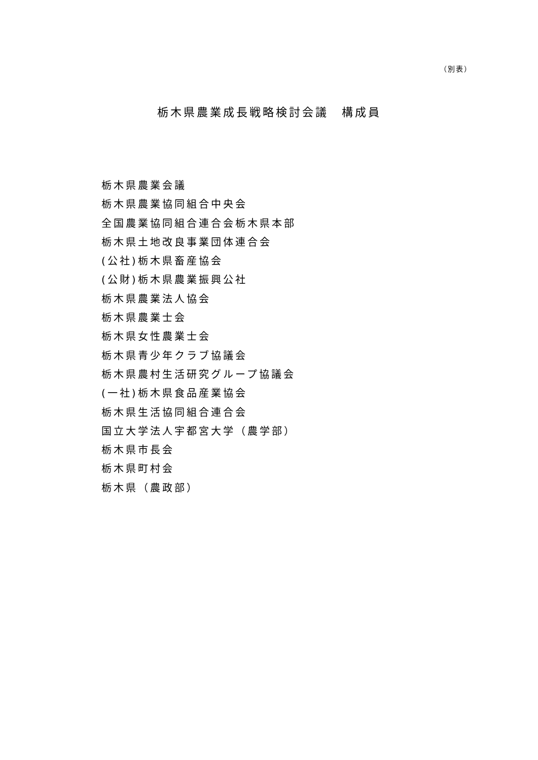（別表）
栃木県農業成長戦略検討会議　構成員
栃木県農業会議
栃木県農業協同組合中央会
全国農業協同組合連合会栃木県本部
栃木県土地改良事業団体連合会
(公社)栃木県畜産協会
(公財)栃木県農業振興公社
栃木県農業法人協会
栃木県農業士会
栃木県女性農業士会
栃木県青少年クラブ協議会
栃木県農村生活研究グループ協議会
(一社)栃木県食品産業協会
栃木県生活協同組合連合会
国立大学法人宇都宮大学（農学部）
栃木県市長会
栃木県町村会
栃木県（農政部）